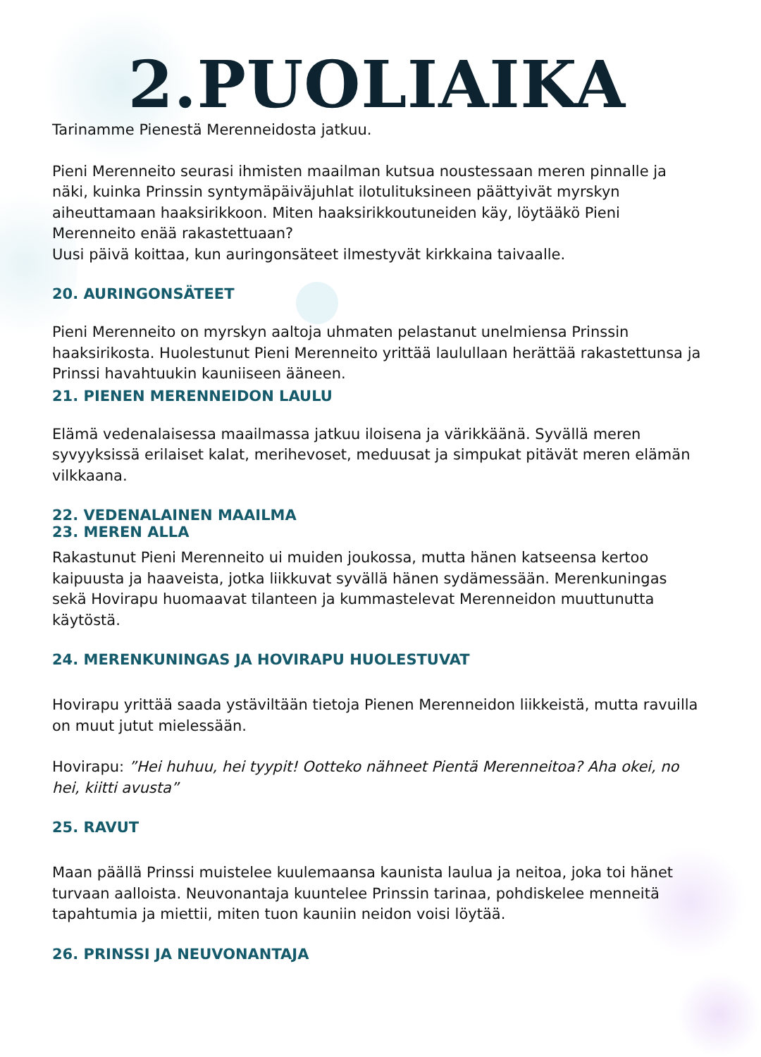2.PUOLIAIKA
Tarinamme Pienestä Merenneidosta jatkuu.
Pieni Merenneito seurasi ihmisten maailman kutsua noustessaan meren pinnalle ja näki, kuinka Prinssin syntymäpäiväjuhlat ilotulituksineen päättyivät myrskyn aiheuttamaan haaksirikkoon. Miten haaksirikkoutuneiden käy, löytääkö Pieni Merenneito enää rakastettuaan?
Uusi päivä koittaa, kun auringonsäteet ilmestyvät kirkkaina taivaalle.
20. AURINGONSÄTEET
Pieni Merenneito on myrskyn aaltoja uhmaten pelastanut unelmiensa Prinssin haaksirikosta. Huolestunut Pieni Merenneito yrittää laulullaan herättää rakastettunsa ja Prinssi havahtuukin kauniiseen ääneen.
21. PIENEN MERENNEIDON LAULU
Elämä vedenalaisessa maailmassa jatkuu iloisena ja värikkäänä. Syvällä meren syvyyksissä erilaiset kalat, merihevoset, meduusat ja simpukat pitävät meren elämän vilkkaana.
22. VEDENALAINEN MAAILMA
23. MEREN ALLA
Rakastunut Pieni Merenneito ui muiden joukossa, mutta hänen katseensa kertoo kaipuusta ja haaveista, jotka liikkuvat syvällä hänen sydämessään. Merenkuningas sekä Hovirapu huomaavat tilanteen ja kummastelevat Merenneidon muuttunutta käytöstä.
24. MERENKUNINGAS JA HOVIRAPU HUOLESTUVAT
Hovirapu yrittää saada ystäviltään tietoja Pienen Merenneidon liikkeistä, mutta ravuilla on muut jutut mielessään.
Hovirapu: ”Hei huhuu, hei tyypit! Ootteko nähneet Pientä Merenneitoa? Aha okei, no hei, kiitti avusta”
25. RAVUT
Maan päällä Prinssi muistelee kuulemaansa kaunista laulua ja neitoa, joka toi hänet turvaan aalloista. Neuvonantaja kuuntelee Prinssin tarinaa, pohdiskelee menneitä tapahtumia ja miettii, miten tuon kauniin neidon voisi löytää.
26. PRINSSI JA NEUVONANTAJA